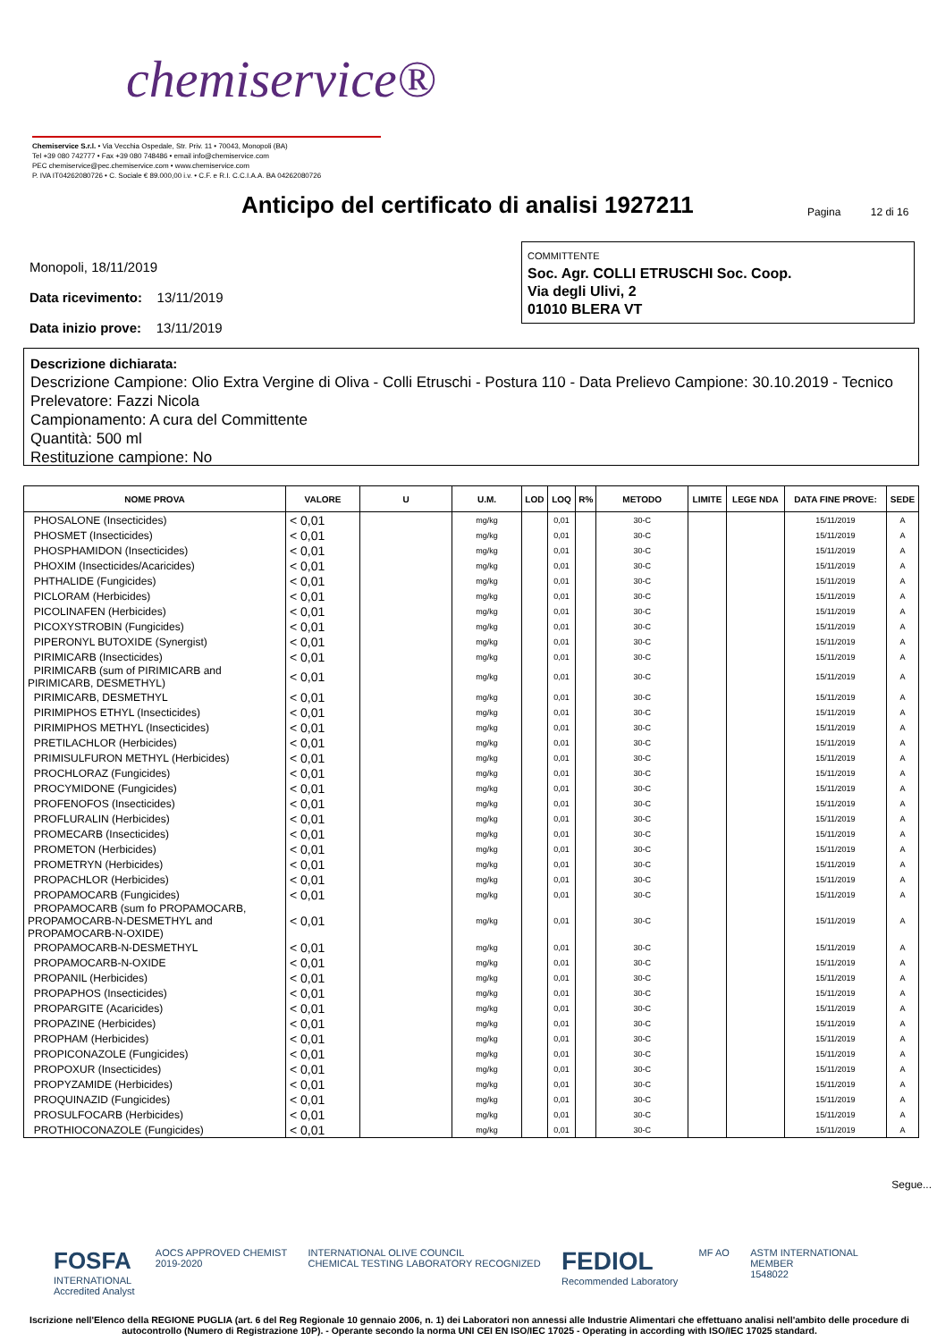chemiservice®
Chemiservice S.r.l. • Via Vecchia Ospedale, Str. Priv. 11 • 70043, Monopoli (BA)
Tel +39 080 742777 • Fax +39 080 748486 • email info@chemiservice.com
PEC chemiservice@pec.chemiservice.com • www.chemiservice.com
P. IVA IT04262080726 • C. Sociale € 89.000,00 i.v. • C.F. e R.I. C.C.I.A.A. BA 04262080726
Anticipo del certificato di analisi 1927211
Pagina 12 di 16
Monopoli, 18/11/2019
Data ricevimento: 13/11/2019
Data inizio prove: 13/11/2019
COMMITTENTE
Soc. Agr. COLLI ETRUSCHI Soc. Coop.
Via degli Ulivi, 2
01010 BLERA VT
Descrizione dichiarata:
Descrizione Campione: Olio Extra Vergine di Oliva - Colli Etruschi - Postura 110 - Data Prelievo Campione: 30.10.2019 - Tecnico Prelevatore: Fazzi Nicola
Campionamento: A cura del Committente
Quantità: 500 ml
Restituzione campione: No
| NOME PROVA | VALORE | U | U.M. | LOD | LOQ | R% | METODO | LIMITE | LEGE NDA | DATA FINE PROVE: | SEDE |
| --- | --- | --- | --- | --- | --- | --- | --- | --- | --- | --- | --- |
| PHOSALONE (Insecticides) | < 0,01 | | mg/kg | | 0,01 | | 30-C | | | 15/11/2019 | A |
| PHOSMET (Insecticides) | < 0,01 | | mg/kg | | 0,01 | | 30-C | | | 15/11/2019 | A |
| PHOSPHAMIDON (Insecticides) | < 0,01 | | mg/kg | | 0,01 | | 30-C | | | 15/11/2019 | A |
| PHOXIM (Insecticides/Acaricides) | < 0,01 | | mg/kg | | 0,01 | | 30-C | | | 15/11/2019 | A |
| PHTHALIDE (Fungicides) | < 0,01 | | mg/kg | | 0,01 | | 30-C | | | 15/11/2019 | A |
| PICLORAM (Herbicides) | < 0,01 | | mg/kg | | 0,01 | | 30-C | | | 15/11/2019 | A |
| PICOLINAFEN (Herbicides) | < 0,01 | | mg/kg | | 0,01 | | 30-C | | | 15/11/2019 | A |
| PICOXYSTROBIN (Fungicides) | < 0,01 | | mg/kg | | 0,01 | | 30-C | | | 15/11/2019 | A |
| PIPERONYL BUTOXIDE (Synergist) | < 0,01 | | mg/kg | | 0,01 | | 30-C | | | 15/11/2019 | A |
| PIRIMICARB (Insecticides) | < 0,01 | | mg/kg | | 0,01 | | 30-C | | | 15/11/2019 | A |
| PIRIMICARB (sum of PIRIMICARB and PIRIMICARB, DESMETHYL) | < 0,01 | | mg/kg | | 0,01 | | 30-C | | | 15/11/2019 | A |
| PIRIMICARB, DESMETHYL | < 0,01 | | mg/kg | | 0,01 | | 30-C | | | 15/11/2019 | A |
| PIRIMIPHOS ETHYL (Insecticides) | < 0,01 | | mg/kg | | 0,01 | | 30-C | | | 15/11/2019 | A |
| PIRIMIPHOS METHYL (Insecticides) | < 0,01 | | mg/kg | | 0,01 | | 30-C | | | 15/11/2019 | A |
| PRETILACHLOR (Herbicides) | < 0,01 | | mg/kg | | 0,01 | | 30-C | | | 15/11/2019 | A |
| PRIMISULFURON METHYL (Herbicides) | < 0,01 | | mg/kg | | 0,01 | | 30-C | | | 15/11/2019 | A |
| PROCHLORAZ (Fungicides) | < 0,01 | | mg/kg | | 0,01 | | 30-C | | | 15/11/2019 | A |
| PROCYMIDONE (Fungicides) | < 0,01 | | mg/kg | | 0,01 | | 30-C | | | 15/11/2019 | A |
| PROFENOFOS (Insecticides) | < 0,01 | | mg/kg | | 0,01 | | 30-C | | | 15/11/2019 | A |
| PROFLURALIN (Herbicides) | < 0,01 | | mg/kg | | 0,01 | | 30-C | | | 15/11/2019 | A |
| PROMECARB (Insecticides) | < 0,01 | | mg/kg | | 0,01 | | 30-C | | | 15/11/2019 | A |
| PROMETON (Herbicides) | < 0,01 | | mg/kg | | 0,01 | | 30-C | | | 15/11/2019 | A |
| PROMETRYN (Herbicides) | < 0,01 | | mg/kg | | 0,01 | | 30-C | | | 15/11/2019 | A |
| PROPACHLOR (Herbicides) | < 0,01 | | mg/kg | | 0,01 | | 30-C | | | 15/11/2019 | A |
| PROPAMOCARB (Fungicides) | < 0,01 | | mg/kg | | 0,01 | | 30-C | | | 15/11/2019 | A |
| PROPAMOCARB (sum fo PROPAMOCARB, PROPAMOCARB-N-DESMETHYL and PROPAMOCARB-N-OXIDE) | < 0,01 | | mg/kg | | 0,01 | | 30-C | | | 15/11/2019 | A |
| PROPAMOCARB-N-DESMETHYL | < 0,01 | | mg/kg | | 0,01 | | 30-C | | | 15/11/2019 | A |
| PROPAMOCARB-N-OXIDE | < 0,01 | | mg/kg | | 0,01 | | 30-C | | | 15/11/2019 | A |
| PROPANIL (Herbicides) | < 0,01 | | mg/kg | | 0,01 | | 30-C | | | 15/11/2019 | A |
| PROPAPHOS (Insecticides) | < 0,01 | | mg/kg | | 0,01 | | 30-C | | | 15/11/2019 | A |
| PROPARGITE (Acaricides) | < 0,01 | | mg/kg | | 0,01 | | 30-C | | | 15/11/2019 | A |
| PROPAZINE (Herbicides) | < 0,01 | | mg/kg | | 0,01 | | 30-C | | | 15/11/2019 | A |
| PROPHAM (Herbicides) | < 0,01 | | mg/kg | | 0,01 | | 30-C | | | 15/11/2019 | A |
| PROPICONAZOLE (Fungicides) | < 0,01 | | mg/kg | | 0,01 | | 30-C | | | 15/11/2019 | A |
| PROPOXUR (Insecticides) | < 0,01 | | mg/kg | | 0,01 | | 30-C | | | 15/11/2019 | A |
| PROPYZAMIDE (Herbicides) | < 0,01 | | mg/kg | | 0,01 | | 30-C | | | 15/11/2019 | A |
| PROQUINAZID (Fungicides) | < 0,01 | | mg/kg | | 0,01 | | 30-C | | | 15/11/2019 | A |
| PROSULFOCARB (Herbicides) | < 0,01 | | mg/kg | | 0,01 | | 30-C | | | 15/11/2019 | A |
| PROTHIOCONAZOLE (Fungicides) | < 0,01 | | mg/kg | | 0,01 | | 30-C | | | 15/11/2019 | A |
Segue...
FOSFA
INTERNATIONAL
Accredited Analyst AOCS APPROVED CHEMIST
2019-2020 INTERNATIONAL OLIVE COUNCIL
CHEMICAL TESTING LABORATORY RECOGNIZED FEDIOL
Recommended Laboratory MF AO ASTM INTERNATIONAL
MEMBER
1548022
Iscrizione nell'Elenco della REGIONE PUGLIA (art. 6 del Reg Regionale 10 gennaio 2006, n. 1) dei Laboratori non annessi alle Industrie Alimentari che effettuano analisi nell'ambito delle procedure di autocontrollo (Numero di Registrazione 10P). - Operante secondo la norma UNI CEI EN ISO/IEC 17025 - Operating in according with ISO/IEC 17025 standard.